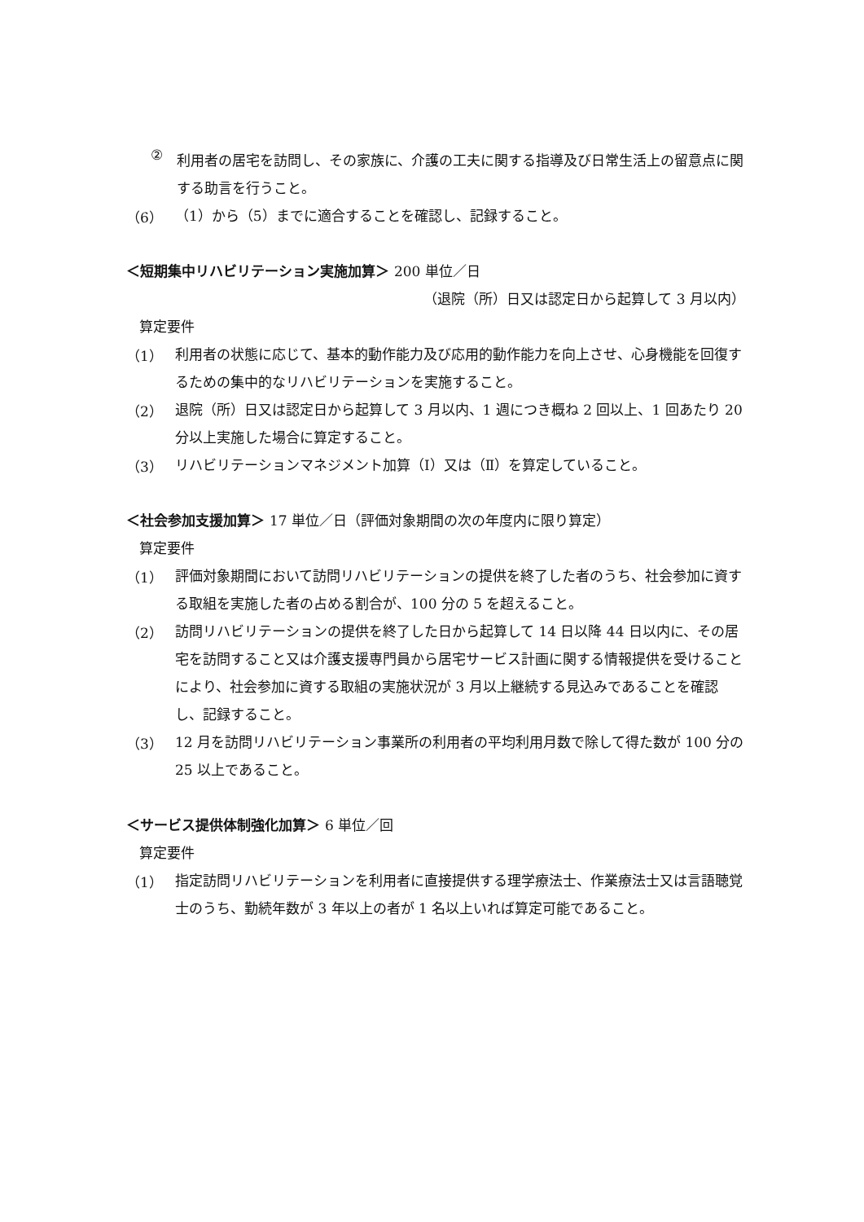②
利用者の居宅を訪問し、その家族に、介護の工夫に関する指導及び日常生活上の留意点に関する助言を行うこと。
（6）
（1）から（5）までに適合することを確認し、記録すること。
＜短期集中リハビリテーション実施加算＞ 200 単位／日
（退院（所）日又は認定日から起算して 3 月以内）
算定要件
（1）
利用者の状態に応じて、基本的動作能力及び応用的動作能力を向上させ、心身機能を回復するための集中的なリハビリテーションを実施すること。
（2）
退院（所）日又は認定日から起算して 3 月以内、1 週につき概ね 2 回以上、1 回あたり 20 分以上実施した場合に算定すること。
（3）
リハビリテーションマネジメント加算（Ⅰ）又は（Ⅱ）を算定していること。
＜社会参加支援加算＞ 17 単位／日（評価対象期間の次の年度内に限り算定）
算定要件
（1）
評価対象期間において訪問リハビリテーションの提供を終了した者のうち、社会参加に資する取組を実施した者の占める割合が、100 分の 5 を超えること。
（2）
訪問リハビリテーションの提供を終了した日から起算して 14 日以降 44 日以内に、その居宅を訪問すること又は介護支援専門員から居宅サービス計画に関する情報提供を受けることにより、社会参加に資する取組の実施状況が 3 月以上継続する見込みであることを確認し、記録すること。
（3）
12 月を訪問リハビリテーション事業所の利用者の平均利用月数で除して得た数が 100 分の 25 以上であること。
＜サービス提供体制強化加算＞ 6 単位／回
算定要件
（1）
指定訪問リハビリテーションを利用者に直接提供する理学療法士、作業療法士又は言語聴覚士のうち、勤続年数が 3 年以上の者が 1 名以上いれば算定可能であること。